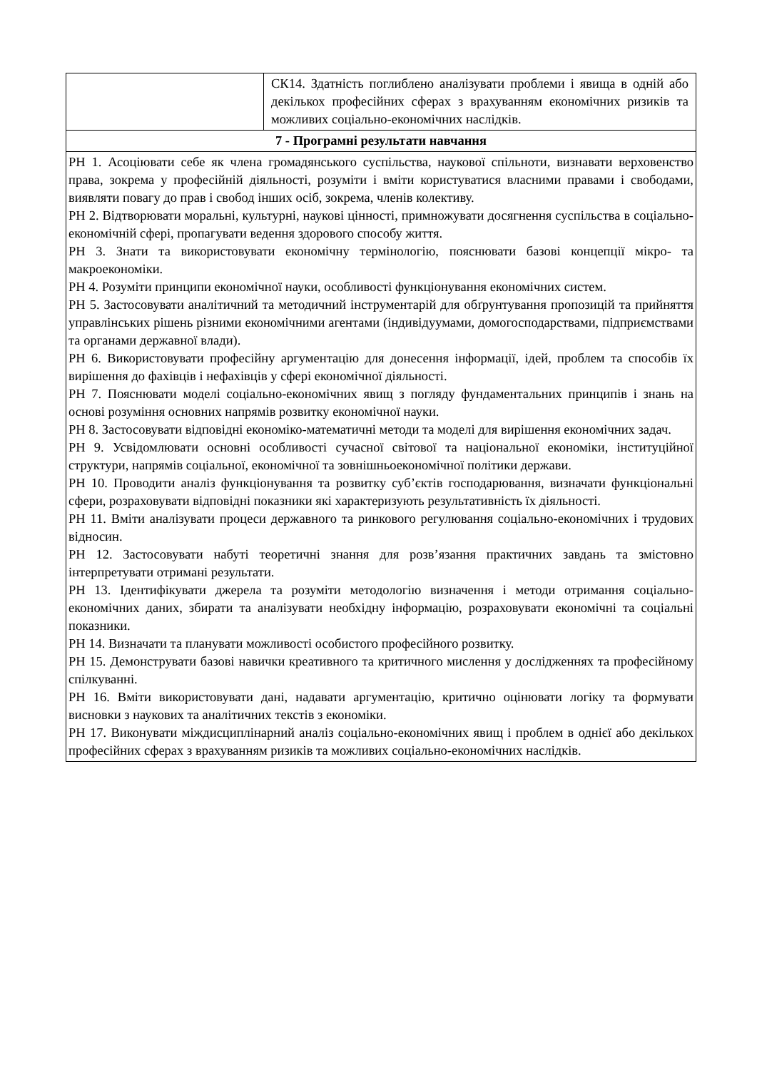| | СК14. Здатність поглиблено аналізувати проблеми і явища в одній або декількох професійних сферах з врахуванням економічних ризиків та можливих соціально-економічних наслідків. |
| 7 - Програмні результати навчання | |
| РН 1. Асоціювати себе як члена громадянського суспільства, наукової спільноти, визнавати верховенство права, зокрема у професійній діяльності, розуміти і вміти користуватися власними правами і свободами, виявляти повагу до прав і свобод інших осіб, зокрема, членів колективу. РН 2. Відтворювати моральні, культурні, наукові цінності, примножувати досягнення суспільства в соціально-економічній сфері, пропагувати ведення здорового способу життя. РН 3. Знати та використовувати економічну термінологію, пояснювати базові концепції мікро- та макроекономіки. РН 4. Розуміти принципи економічної науки, особливості функціонування економічних систем. РН 5. Застосовувати аналітичний та методичний інструментарій для обґрунтування пропозицій та прийняття управлінських рішень різними економічними агентами (індивідуумами, домогосподарствами, підприємствами та органами державної влади). РН 6. Використовувати професійну аргументацію для донесення інформації, ідей, проблем та способів їх вирішення до фахівців і нефахівців у сфері економічної діяльності. РН 7. Пояснювати моделі соціально-економічних явищ з погляду фундаментальних принципів і знань на основі розуміння основних напрямів розвитку економічної науки. РН 8. Застосовувати відповідні економіко-математичні методи та моделі для вирішення економічних задач. РН 9. Усвідомлювати основні особливості сучасної світової та національної економіки, інституційної структури, напрямів соціальної, економічної та зовнішньоекономічної політики держави. РН 10. Проводити аналіз функціонування та розвитку суб’єктів господарювання, визначати функціональні сфери, розраховувати відповідні показники які характеризують результативність їх діяльності. РН 11. Вміти аналізувати процеси державного та ринкового регулювання соціально-економічних і трудових відносин. РН 12. Застосовувати набуті теоретичні знання для розв’язання практичних завдань та змістовно інтерпретувати отримані результати. РН 13. Ідентифікувати джерела та розуміти методологію визначення і методи отримання соціально-економічних даних, збирати та аналізувати необхідну інформацію, розраховувати економічні та соціальні показники. РН 14. Визначати та планувати можливості особистого професійного розвитку. РН 15. Демонструвати базові навички креативного та критичного мислення у дослідженнях та професійному спілкуванні. РН 16. Вміти використовувати дані, надавати аргументацію, критично оцінювати логіку та формувати висновки з наукових та аналітичних текстів з економіки. РН 17. Виконувати міждисциплінарний аналіз соціально-економічних явищ і проблем в однієї або декількох професійних сферах з врахуванням ризиків та можливих соціально-економічних наслідків. | |